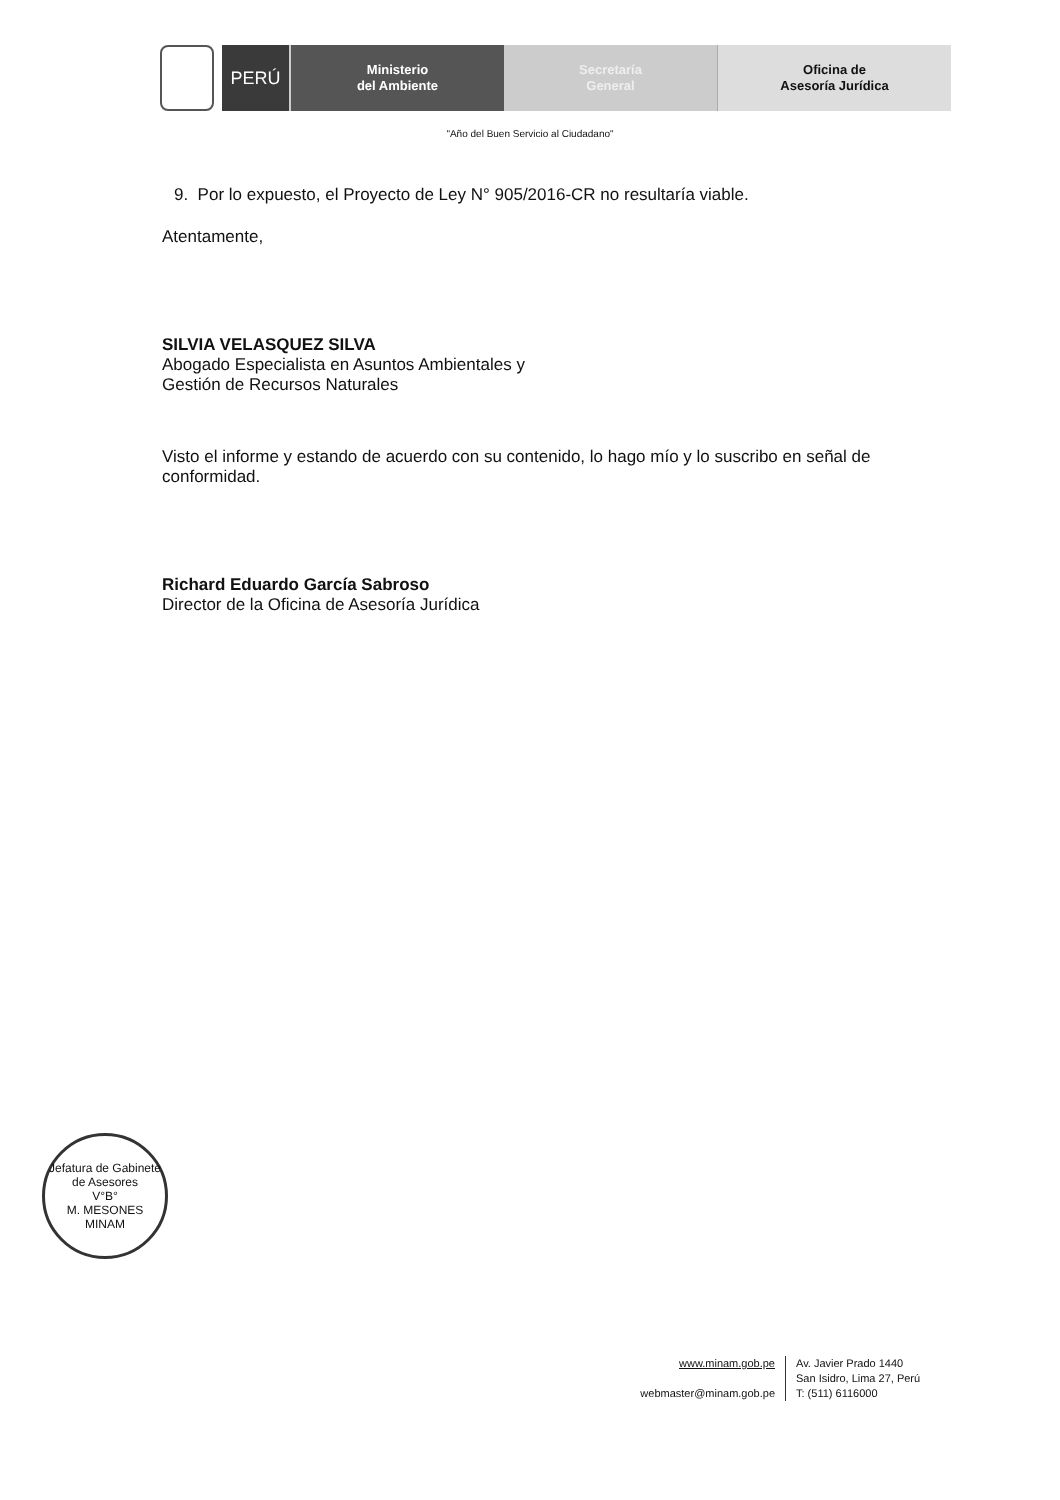PERÚ Ministerio
del Ambiente
Secretaría
General
Oficina de
Asesoría Jurídica
"Año del Buen Servicio al Ciudadano"
9. Por lo expuesto, el Proyecto de Ley N° 905/2016-CR no resultaría viable.
Atentamente,
SILVIA VELASQUEZ SILVA
Abogado Especialista en Asuntos Ambientales y
Gestión de Recursos Naturales
Visto el informe y estando de acuerdo con su contenido, lo hago mío y lo suscribo en señal de conformidad.
Richard Eduardo García Sabroso
Director de la Oficina de Asesoría Jurídica
Jefatura de Gabinete de Asesores
V°B°
M. MESONES
MINAM
www.minam.gob.pe
webmaster@minam.gob.pe
Av. Javier Prado 1440
San Isidro, Lima 27, Perú
T: (511) 6116000